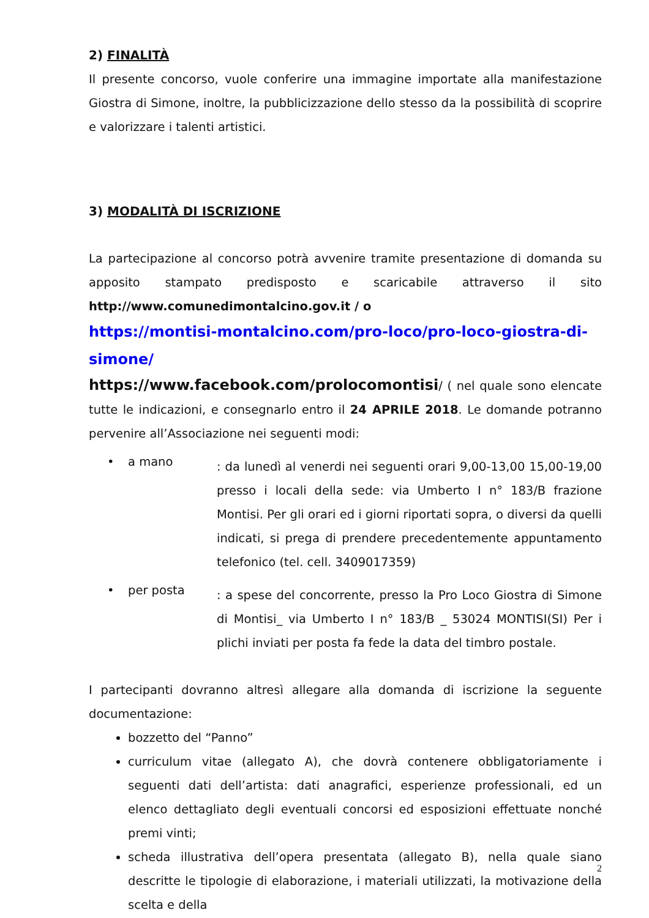2) FINALITÀ
Il presente concorso, vuole conferire una immagine importate alla manifestazione Giostra di Simone, inoltre, la pubblicizzazione dello stesso da la possibilità di scoprire e valorizzare i talenti artistici.
3) MODALITÀ DI ISCRIZIONE
La partecipazione al concorso potrà avvenire tramite presentazione di domanda su apposito stampato predisposto e scaricabile attraverso il sito http://www.comunedimontalcino.gov.it / o
https://montisi-montalcino.com/pro-loco/pro-loco-giostra-di-simone/
https://www.facebook.com/prolocomontisi/ ( nel quale sono elencate tutte le indicazioni, e consegnarlo entro il 24 APRILE 2018. Le domande potranno pervenire all’Associazione nei seguenti modi:
• a mano: da lunedì al venerdi nei seguenti orari 9,00-13,00 15,00-19,00 presso i locali della sede: via Umberto I n° 183/B frazione Montisi. Per gli orari ed i giorni riportati sopra, o diversi da quelli indicati, si prega di prendere precedentemente appuntamento telefonico (tel. cell. 3409017359)
• per posta: a spese del concorrente, presso la Pro Loco Giostra di Simone di Montisi_ via Umberto I n° 183/B _ 53024 MONTISI(SI) Per i plichi inviati per posta fa fede la data del timbro postale.
I partecipanti dovranno altresì allegare alla domanda di iscrizione la seguente documentazione:
bozzetto del “Panno”
curriculum vitae (allegato A), che dovrà contenere obbligatoriamente i seguenti dati dell’artista: dati anagrafici, esperienze professionali, ed un elenco dettagliato degli eventuali concorsi ed esposizioni effettuate nonché premi vinti;
scheda illustrativa dell’opera presentata (allegato B), nella quale siano descritte le tipologie di elaborazione, i materiali utilizzati, la motivazione della scelta e della
2